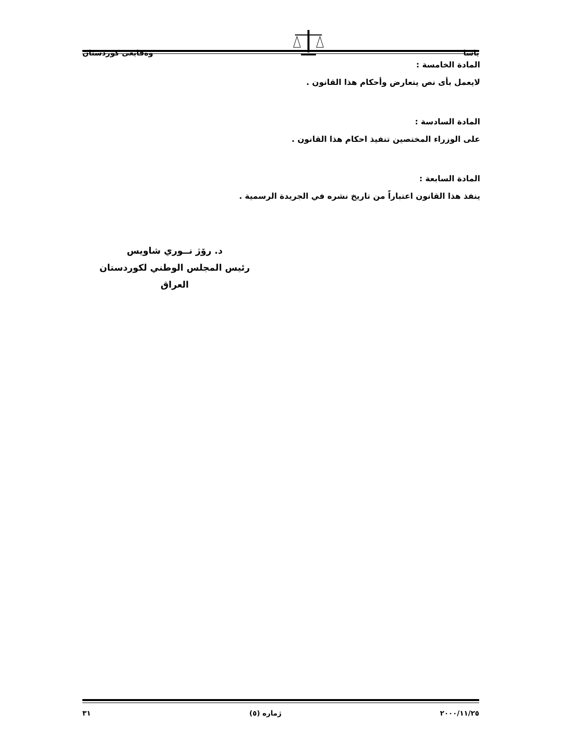ياسا وەقايعى كوردستان
المادة الخامسة :
لايعمل بأى نص يتعارض وأحكام هذا القانون .
المادة السادسة :
على الوزراء المختصين تنفيذ احكام هذا القانون .
المادة السابعة :
ينفذ هذا القانون اعتباراً من تاريخ نشره في الجريدة الرسمية .
د. رۆژ نــوري شاويس
رئيس المجلس الوطني لكوردستان العراق
٢٠٠٠/١١/٢٥ ژماره (٥) ٣١